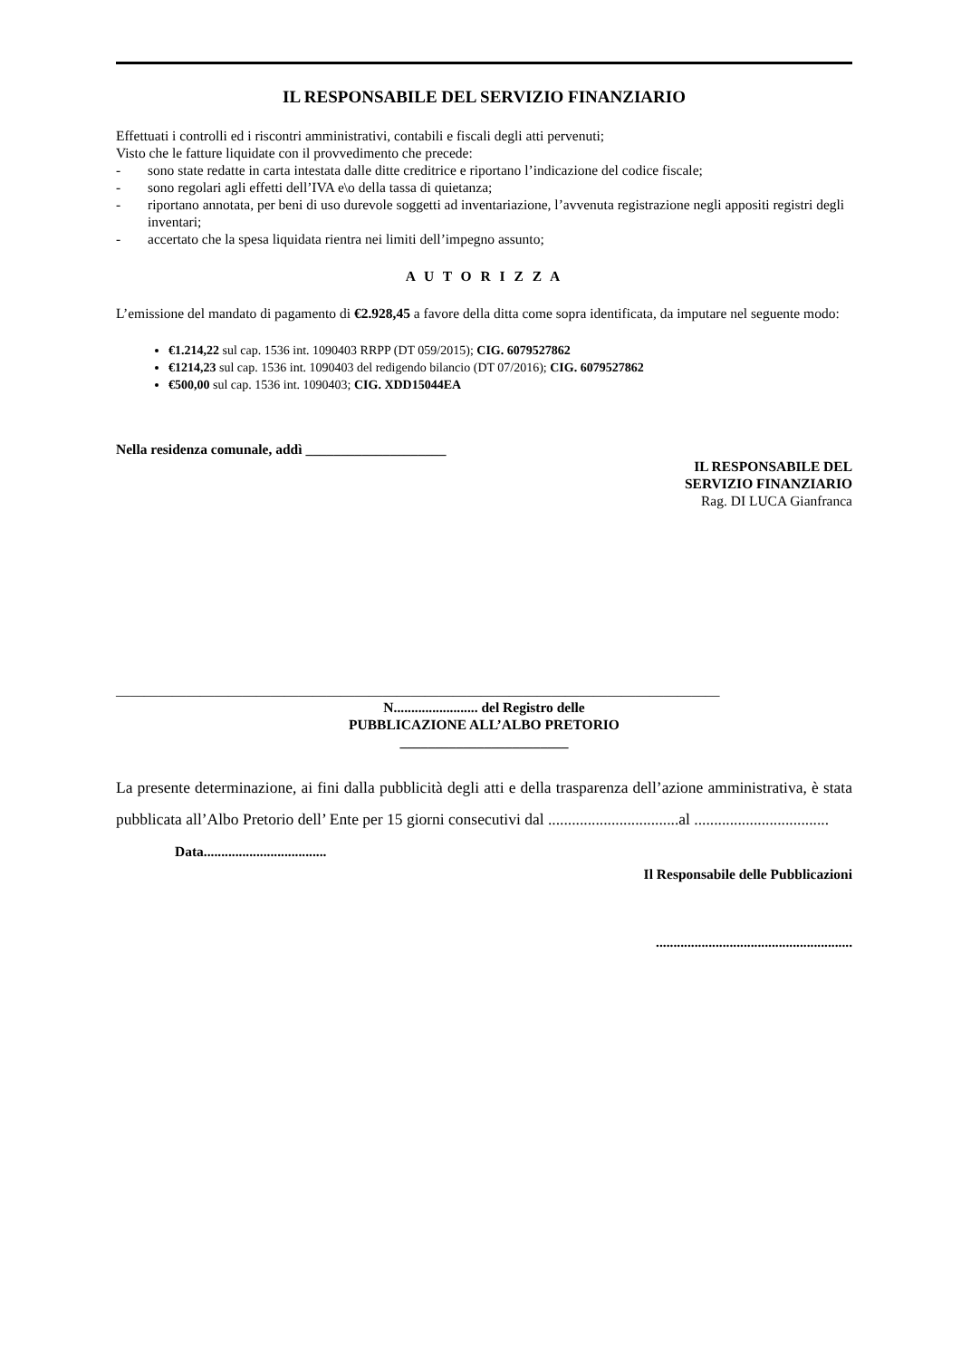IL RESPONSABILE DEL SERVIZIO FINANZIARIO
Effettuati i controlli ed i riscontri amministrativi, contabili e fiscali degli atti pervenuti;
Visto che le fatture liquidate con il provvedimento che precede:
- sono state redatte in carta intestata dalle ditte creditrice e riportano l’indicazione del codice fiscale;
- sono regolari agli effetti dell’IVA e\o della tassa di quietanza;
- riportano annotata, per beni di uso durevole soggetti ad inventariazione, l’avvenuta registrazione negli appositi registri degli inventari;
- accertato che la spesa liquidata rientra nei limiti dell’impegno assunto;
A U T O R I Z Z A
L’emissione del mandato di pagamento di €2.928,45 a favore della ditta come sopra identificata, da imputare nel seguente modo:
€1.214,22 sul cap. 1536 int. 1090403 RRPP (DT 059/2015); CIG. 6079527862
€1214,23 sul cap. 1536 int. 1090403 del redigendo bilancio (DT 07/2016); CIG. 6079527862
€500,00 sul cap. 1536 int. 1090403; CIG. XDD15044EA
Nella residenza comunale, addì ____________________
IL RESPONSABILE DEL
SERVIZIO FINANZIARIO
Rag. DI LUCA Gianfranca
______________________________________________________________________________________
N........................ del Registro delle
PUBBLICAZIONE ALL’ALBO PRETORIO
________________________
La presente determinazione, ai fini dalla pubblicità degli atti e della trasparenza dell’azione amministrativa, è stata pubblicata all’Albo Pretorio dell’ Ente per 15 giorni consecutivi dal .................................al ..................................
Data...................................
Il Responsabile delle Pubblicazioni
........................................................